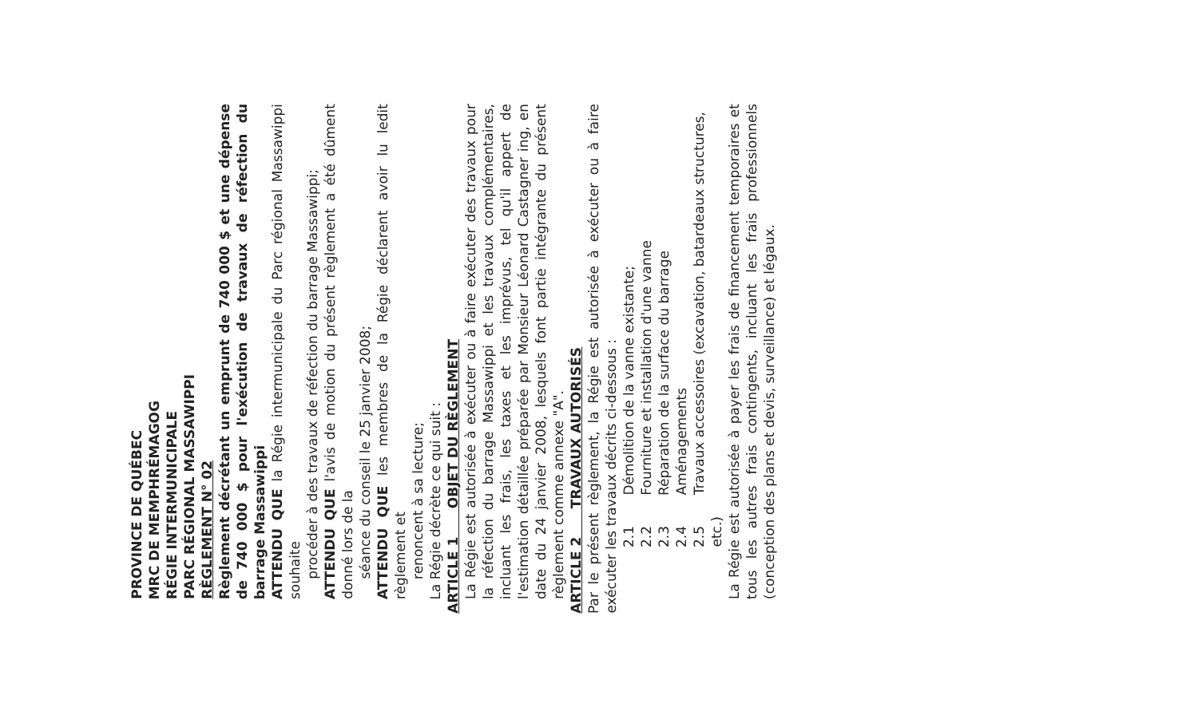PROVINCE DE QUÉBEC
MRC DE MEMPHRÉMAGOG
RÉGIE INTERMUNICIPALE
PARC RÉGIONAL MASSAWIPPI
RÈGLEMENT N° 02
Règlement décrétant un emprunt de 740 000 $ et une dépense de 740 000 $ pour l'exécution de travaux de réfection du barrage Massawippi
ATTENDU QUE la Régie intermunicipale du Parc régional Massawippi souhaite
procéder à des travaux de réfection du barrage Massawippi;
ATTENDU QUE l'avis de motion du présent règlement a été dûment donné lors de la
séance du conseil le 25 janvier 2008;
ATTENDU QUE les membres de la Régie déclarent avoir lu ledit règlement et
renoncent à sa lecture;
La Régie décrète ce qui suit :
ARTICLE 1 OBJET DU RÈGLEMENT
La Régie est autorisée à exécuter ou à faire exécuter des travaux pour la réfection du barrage Massawippi et les travaux complémentaires, incluant les frais, les taxes et les imprévus, tel qu'il appert de l'estimation détaillée préparée par Monsieur Léonard Castagner ing, en date du 24 janvier 2008, lesquels font partie intégrante du présent règlement comme annexe "A".
ARTICLE 2 TRAVAUX AUTORISÉS
Par le présent règlement, la Régie est autorisée à exécuter ou à faire exécuter les travaux décrits ci-dessous :
2.1 Démolition de la vanne existante;
2.2 Fourniture et installation d'une vanne
2.3 Réparation de la surface du barrage
2.4 Aménagements
2.5 Travaux accessoires (excavation, batardeaux structures, etc.)
La Régie est autorisée à payer les frais de financement temporaires et tous les autres frais contingents, incluant les frais professionnels (conception des plans et devis, surveillance) et légaux.